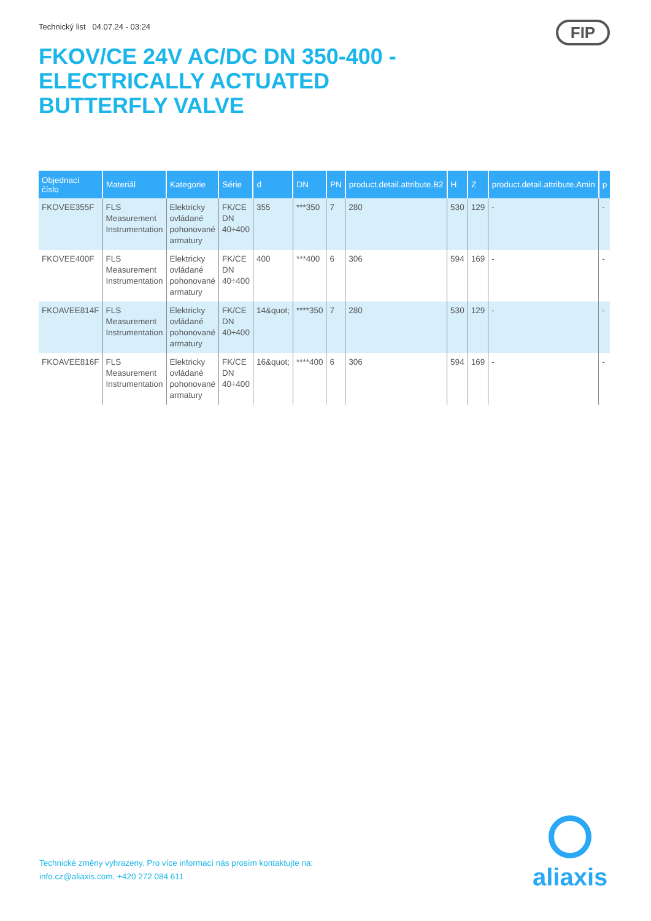Technický list 04.07.24 - 03:24
FIP
FKOV/CE 24V AC/DC DN 350-400 - ELECTRICALLY ACTUATED BUTTERFLY VALVE
| Objednací číslo | Materiál | Kategorie | Série | d | DN | PN | product.detail.attribute.B2 | H | Z | product.detail.attribute.Amin | p |
| --- | --- | --- | --- | --- | --- | --- | --- | --- | --- | --- | --- |
| FKOVEE355F | FLS Measurement Instrumentation | Elektricky ovládané pohonované armatury | FK/CE DN 40÷400 | 355 | ***350 | 7 | 280 | 530 | 129 | - | - |
| FKOVEE400F | FLS Measurement Instrumentation | Elektricky ovládané pohonované armatury | FK/CE DN 40÷400 | 400 | ***400 | 6 | 306 | 594 | 169 | - | - |
| FKOAVEE814F | FLS Measurement Instrumentation | Elektricky ovládané pohonované armatury | FK/CE DN 40÷400 | 14&quot; | ****350 | 7 | 280 | 530 | 129 | - | - |
| FKOAVEE816F | FLS Measurement Instrumentation | Elektricky ovládané pohonované armatury | FK/CE DN 40÷400 | 16&quot; | ****400 | 6 | 306 | 594 | 169 | - | - |
Technické změny vyhrazeny. Pro více informací nás prosím kontaktujte na:
info.cz@aliaxis.com, +420 272 084 611
aliaxis